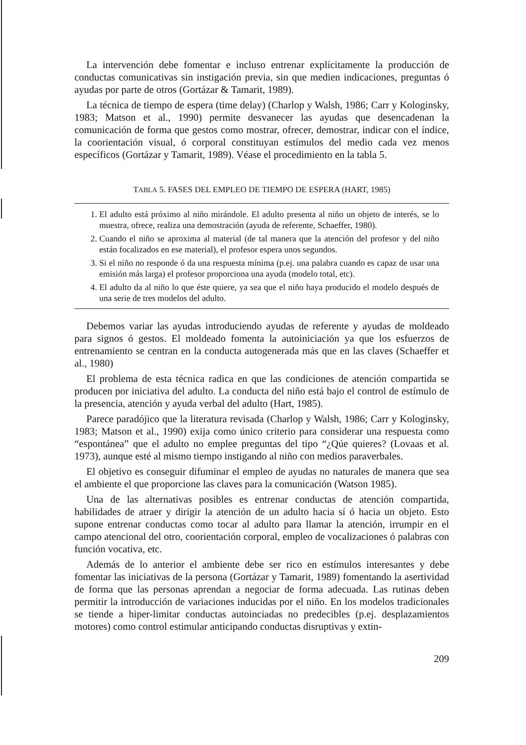La intervención debe fomentar e incluso entrenar explícitamente la producción de conductas comunicativas sin instigación previa, sin que medien indicaciones, preguntas ó ayudas por parte de otros (Gortázar & Tamarit, 1989).
La técnica de tiempo de espera (time delay) (Charlop y Walsh, 1986; Carr y Kologinsky, 1983; Matson et al., 1990) permite desvanecer las ayudas que desencadenan la comunicación de forma que gestos como mostrar, ofrecer, demostrar, indicar con el índice, la coorientación visual, ó corporal constituyan estímulos del medio cada vez menos específicos (Gortázar y Tamarit, 1989). Véase el procedimiento en la tabla 5.
TABLA 5. FASES DEL EMPLEO DE TIEMPO DE ESPERA (HART, 1985)
1. El adulto está próximo al niño mirándole. El adulto presenta al niño un objeto de interés, se lo muestra, ofrece, realiza una demostración (ayuda de referente, Schaeffer, 1980).
2. Cuando el niño se aproxima al material (de tal manera que la atención del profesor y del niño están focalizados en ese material), el profesor espera unos segundos.
3. Si el niño no responde ó da una respuesta mínima (p.ej. una palabra cuando es capaz de usar una emisión más larga) el profesor proporciona una ayuda (modelo total, etc).
4. El adulto da al niño lo que éste quiere, ya sea que el niño haya producido el modelo después de una serie de tres modelos del adulto.
Debemos variar las ayudas introduciendo ayudas de referente y ayudas de moldeado para signos ó gestos. El moldeado fomenta la autoiniciación ya que los esfuerzos de entrenamiento se centran en la conducta autogenerada más que en las claves (Schaeffer et al., 1980)
El problema de esta técnica radica en que las condiciones de atención compartida se producen por iniciativa del adulto. La conducta del niño está bajo el control de estímulo de la presencia, atención y ayuda verbal del adulto (Hart, 1985).
Parece paradójico que la literatura revisada (Charlop y Walsh, 1986; Carr y Kologinsky, 1983; Matson et al., 1990) exija como único criterio para considerar una respuesta como “espontánea” que el adulto no emplee preguntas del tipo “¿Qúe quieres? (Lovaas et al. 1973), aunque esté al mismo tiempo instigando al niño con medios paraverbales.
El objetivo es conseguir difuminar el empleo de ayudas no naturales de manera que sea el ambiente el que proporcione las claves para la comunicación (Watson 1985).
Una de las alternativas posibles es entrenar conductas de atención compartida, habilidades de atraer y dirigir la atención de un adulto hacia sí ó hacia un objeto. Esto supone entrenar conductas como tocar al adulto para llamar la atención, irrumpir en el campo atencional del otro, coorientación corporal, empleo de vocalizaciones ó palabras con función vocativa, etc.
Además de lo anterior el ambiente debe ser rico en estímulos interesantes y debe fomentar las iniciativas de la persona (Gortázar y Tamarit, 1989) fomentando la asertividad de forma que las personas aprendan a negociar de forma adecuada. Las rutinas deben permitir la introducción de variaciones inducidas por el niño. En los modelos tradicionales se tiende a hiper-limitar conductas autoinciadas no predecibles (p.ej. desplazamientos motores) como control estimular anticipando conductas disruptivas y extin-
209